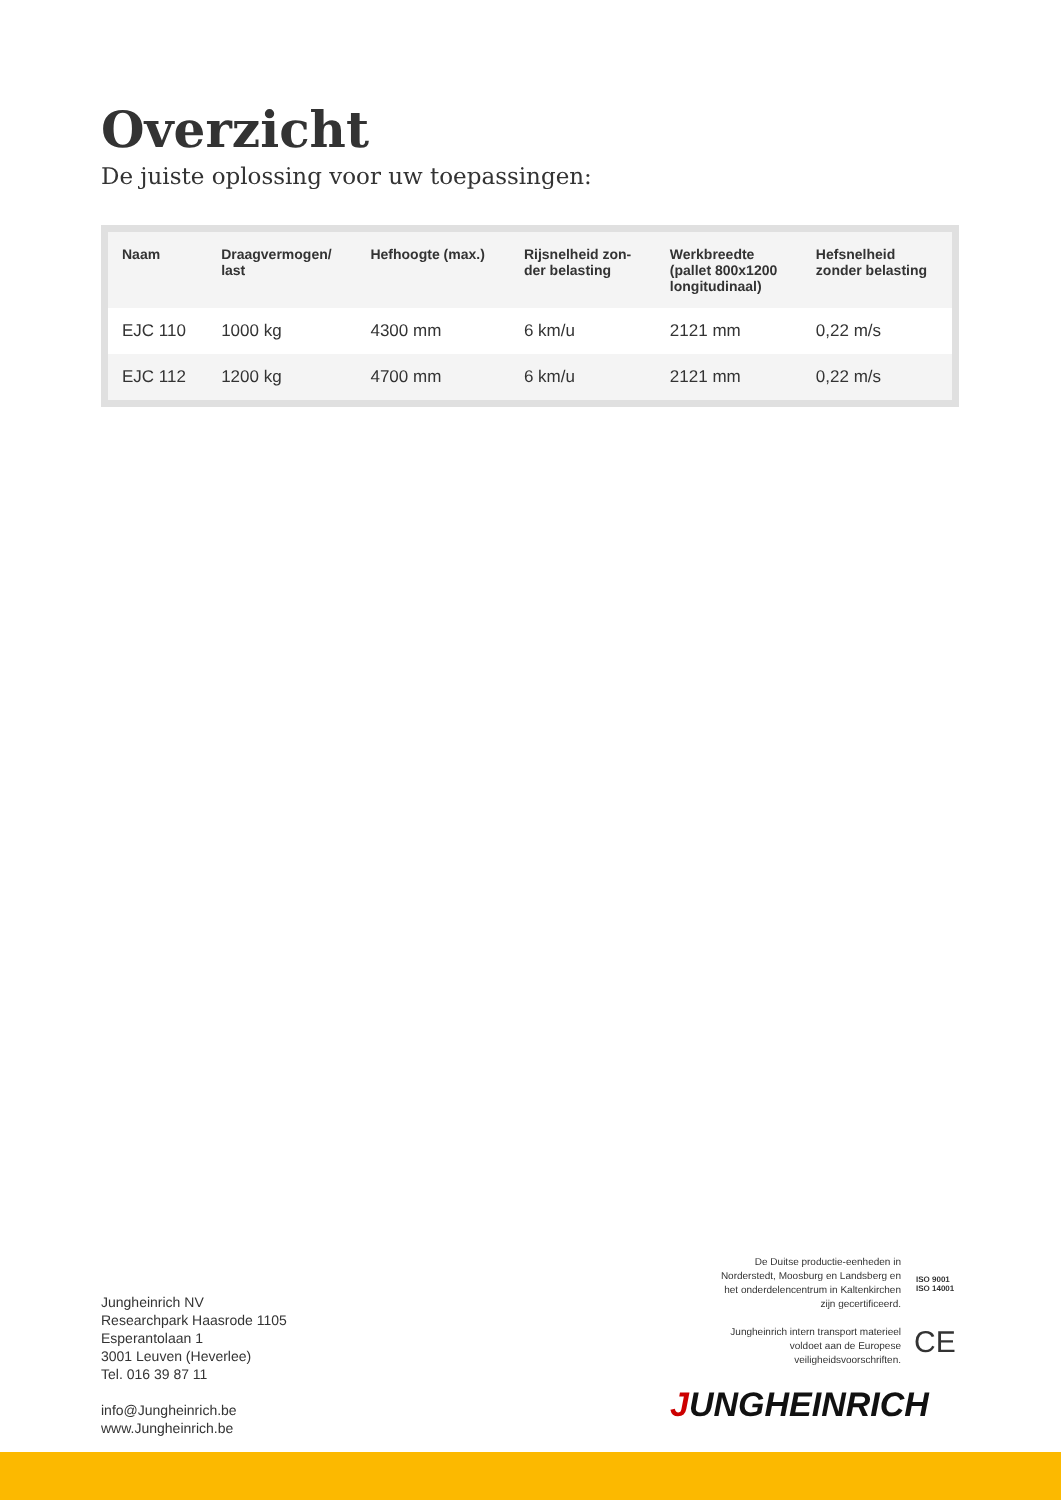Overzicht
De juiste oplossing voor uw toepassingen:
| Naam | Draagvermogen/ last | Hefhoogte (max.) | Rijsnelheid zon- der belasting | Werkbreedte (pallet 800x1200 longitudinaal) | Hefsnelheid zonder belasting |
| --- | --- | --- | --- | --- | --- |
| EJC 110 | 1000 kg | 4300 mm | 6 km/u | 2121 mm | 0,22 m/s |
| EJC 112 | 1200 kg | 4700 mm | 6 km/u | 2121 mm | 0,22 m/s |
Jungheinrich NV
Researchpark Haasrode 1105
Esperantolaan 1
3001 Leuven (Heverlee)
Tel. 016 39 87 11
info@Jungheinrich.be
www.Jungheinrich.be
De Duitse productie-eenheden in
Norderstedt, Moosburg en Landsberg en
het onderdelencentrum in Kaltenkirchen
zijn gecertificeerd.
Jungheinrich intern transport materieel
voldoet aan de Europese
veiligheidsvoorschriften.
ISO 9001
ISO 14001
CE
JUNGHEINRICH